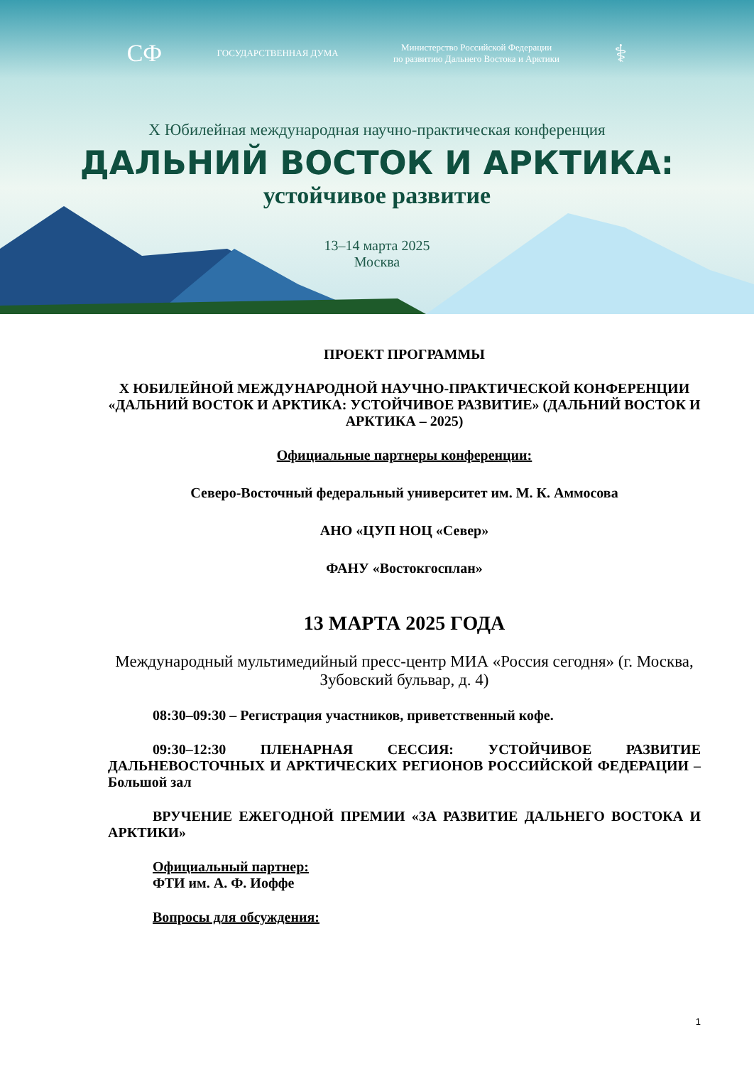СФ ГОСУДАРСТВЕННАЯ ДУМА Министерство Российской Федерации
по развитию Дальнего Востока и Арктики ⚕
X Юбилейная международная научно-практическая конференция
ДАЛЬНИЙ ВОСТОК И АРКТИКА:
устойчивое развитие
13–14 марта 2025
Москва
ПРОЕКТ ПРОГРАММЫ
X ЮБИЛЕЙНОЙ МЕЖДУНАРОДНОЙ НАУЧНО-ПРАКТИЧЕСКОЙ КОНФЕРЕНЦИИ «ДАЛЬНИЙ ВОСТОК И АРКТИКА: УСТОЙЧИВОЕ РАЗВИТИЕ» (ДАЛЬНИЙ ВОСТОК И АРКТИКА – 2025)
Официальные партнеры конференции:
Северо-Восточный федеральный университет им. М. К. Аммосова
АНО «ЦУП НОЦ «Север»
ФАНУ «Востокгосплан»
13 МАРТА 2025 ГОДА
Международный мультимедийный пресс-центр МИА «Россия сегодня» (г. Москва, Зубовский бульвар, д. 4)
08:30–09:30 – Регистрация участников, приветственный кофе.
09:30–12:30 ПЛЕНАРНАЯ СЕССИЯ: УСТОЙЧИВОЕ РАЗВИТИЕ ДАЛЬНЕВОСТОЧНЫХ И АРКТИЧЕСКИХ РЕГИОНОВ РОССИЙСКОЙ ФЕДЕРАЦИИ – Большой зал
ВРУЧЕНИЕ ЕЖЕГОДНОЙ ПРЕМИИ «ЗА РАЗВИТИЕ ДАЛЬНЕГО ВОСТОКА И АРКТИКИ»
Официальный партнер:
ФТИ им. А. Ф. Иоффе
Вопросы для обсуждения:
1